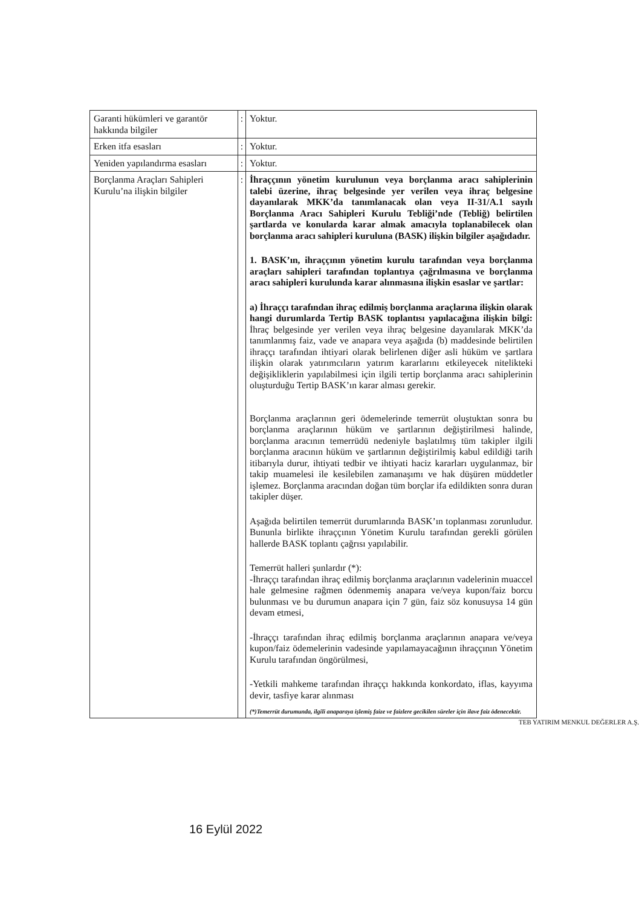| Garanti hükümleri ve garantör hakkında bilgiler | : | Yoktur. |
| Erken itfa esasları | : | Yoktur. |
| Yeniden yapılandırma esasları | : | Yoktur. |
| Borçlanma Araçları Sahipleri Kurulu’na ilişkin bilgiler | : | İhraççının yönetim kurulunun veya borçlanma aracı sahiplerinin talebi üzerine, ihraç belgesinde yer verilen veya ihraç belgesine dayanılarak MKK’da tanımlanacak olan veya II-31/A.1 sayılı Borçlanma Aracı Sahipleri Kurulu Tebliği’nde (Tebliğ) belirtilen şartlarda ve konularda karar almak amacıyla toplanabilecek olan borçlanma aracı sahipleri kuruluna (BASK) ilişkin bilgiler aşağıdadır. 1. BASK’ın, ihraççının yönetim kurulu tarafından veya borçlanma araçları sahipleri tarafından toplantıya çağrılmasına ve borçlanma aracı sahipleri kurulunda karar alınmasına ilişkin esaslar ve şartlar: a) İhraççı tarafından ihraç edilmiş borçlanma araçlarına ilişkin olarak hangi durumlarda Tertip BASK toplantısı yapılacağına ilişkin bilgi: İhraç belgesinde yer verilen veya ihraç belgesine dayanılarak MKK’da tanımlanmış faiz, vade ve anapara veya aşağıda (b) maddesinde belirtilen ihraççı tarafından ihtiyari olarak belirlenen diğer asli hüküm ve şartlara ilişkin olarak yatırımcıların yatırım kararlarını etkileyecek nitelikteki değişikliklerin yapılabilmesi için ilgili tertip borçlanma aracı sahiplerinin oluşturduğu Tertip BASK’ın karar alması gerekir. Borçlanma araçlarının geri ödemelerinde temerrüt oluştuktan sonra bu borçlanma araçlarının hüküm ve şartlarının değiştirilmesi halinde, borçlanma aracının temerrüdü nedeniyle başlatılmış tüm takipler ilgili borçlanma aracının hüküm ve şartlarının değiştirilmiş kabul edildiği tarih itibarıyla durur, ihtiyati tedbir ve ihtiyati haciz kararları uygulanmaz, bir takip muamelesi ile kesilebilen zamanaşımı ve hak düşüren müddetler işlemez. Borçlanma aracından doğan tüm borçlar ifa edildikten sonra duran takipler düşer. Aşağıda belirtilen temerrüt durumlarında BASK’ın toplanması zorunludur. Bununla birlikte ihraççının Yönetim Kurulu tarafından gerekli görülen hallerde BASK toplantı çağrısı yapılabilir. Temerrüt halleri şunlardır (*): -İhraççı tarafından ihraç edilmiş borçlanma araçlarının vadelerinin muaccel hale gelmesine rağmen ödenmemiş anapara ve/veya kupon/faiz borcu bulunması ve bu durumun anapara için 7 gün, faiz söz konusuysa 14 gün devam etmesi, -İhraççı tarafından ihraç edilmiş borçlanma araçlarının anapara ve/veya kupon/faiz ödemelerinin vadesinde yapılamayacağının ihraççının Yönetim Kurulu tarafından öngörülmesi, -Yetkili mahkeme tarafından ihraççı hakkında konkordato, iflas, kayyıma devir, tasfiye karar alınması (*)Temerrüt durumunda, ilgili anaparaya işlemiş faize ve faizlere gecikilen süreler için ilave faiz ödenecektir. |
TEB YATIRIM MENKUL DEĞERLER A.Ş.
16 Eylül 2022